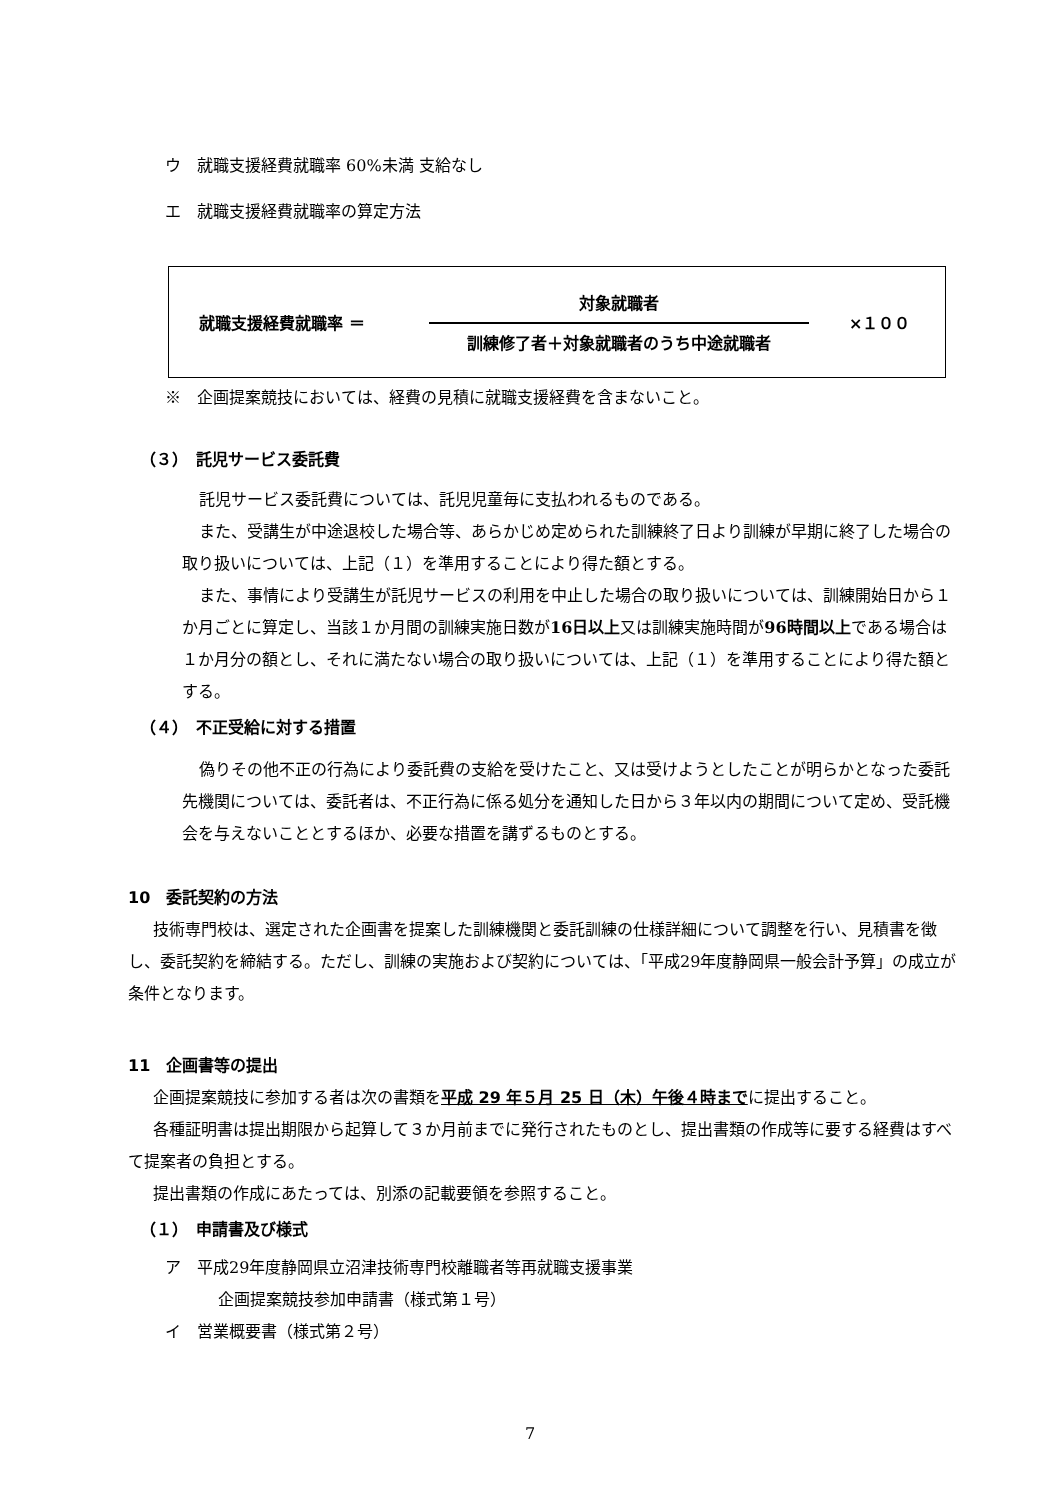ウ　就職支援経費就職率 60%未満 支給なし
エ　就職支援経費就職率の算定方法
就職支援経費就職率 ＝ 対象就職者
訓練修了者＋対象就職者のうち中途就職者 ×１００
※　企画提案競技においては、経費の見積に就職支援経費を含まないこと。
（３）　託児サービス委託費
託児サービス委託費については、託児児童毎に支払われるものである。
また、受講生が中途退校した場合等、あらかじめ定められた訓練終了日より訓練が早期に終了した場合の取り扱いについては、上記（１）を準用することにより得た額とする。
また、事情により受講生が託児サービスの利用を中止した場合の取り扱いについては、訓練開始日から１か月ごとに算定し、当該１か月間の訓練実施日数が16日以上又は訓練実施時間が96時間以上である場合は１か月分の額とし、それに満たない場合の取り扱いについては、上記（１）を準用することにより得た額とする。
（４）　不正受給に対する措置
偽りその他不正の行為により委託費の支給を受けたこと、又は受けようとしたことが明らかとなった委託先機関については、委託者は、不正行為に係る処分を通知した日から３年以内の期間について定め、受託機会を与えないこととするほか、必要な措置を講ずるものとする。
10　委託契約の方法
技術専門校は、選定された企画書を提案した訓練機関と委託訓練の仕様詳細について調整を行い、見積書を徴し、委託契約を締結する。ただし、訓練の実施および契約については、「平成29年度静岡県一般会計予算」の成立が条件となります。
11　企画書等の提出
企画提案競技に参加する者は次の書類を平成 29 年５月 25 日（木）午後４時までに提出すること。
各種証明書は提出期限から起算して３か月前までに発行されたものとし、提出書類の作成等に要する経費はすべて提案者の負担とする。
提出書類の作成にあたっては、別添の記載要領を参照すること。
（１）　申請書及び様式
ア　平成29年度静岡県立沼津技術専門校離職者等再就職支援事業
企画提案競技参加申請書（様式第１号）
イ　営業概要書（様式第２号）
7